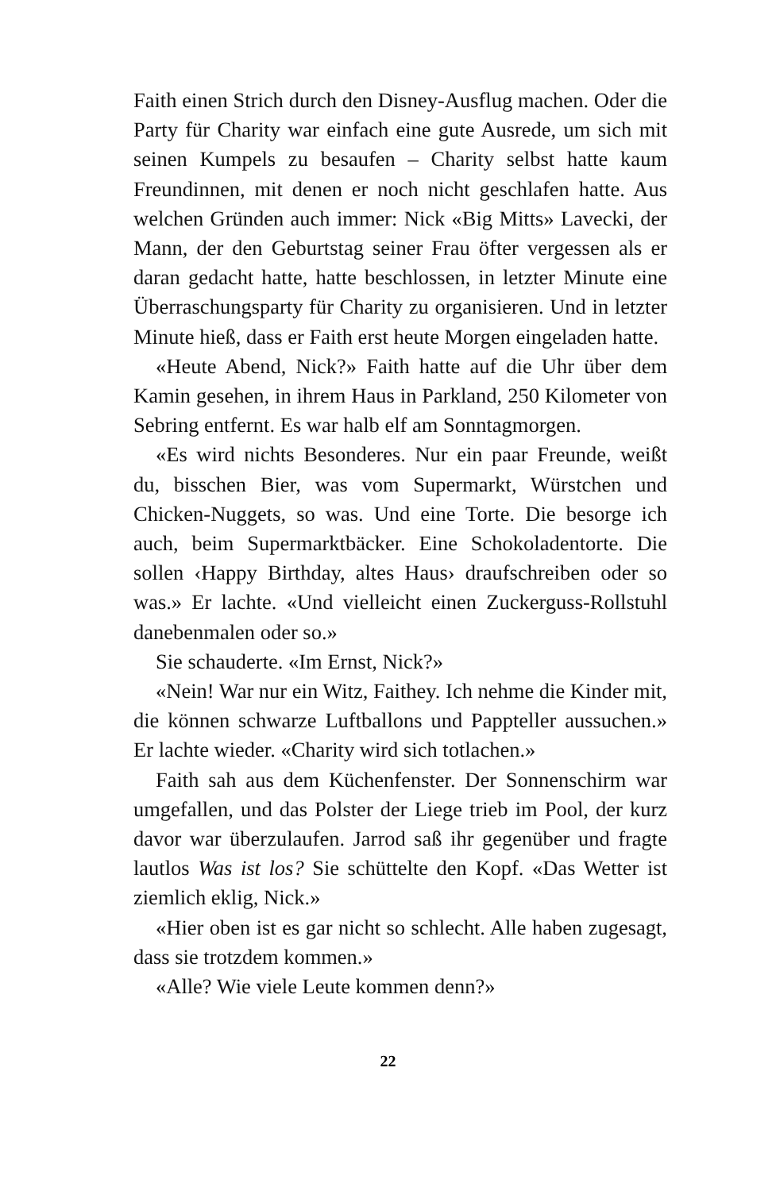Faith einen Strich durch den Disney-Ausflug machen. Oder die Party für Charity war einfach eine gute Ausrede, um sich mit seinen Kumpels zu besaufen – Charity selbst hatte kaum Freundinnen, mit denen er noch nicht geschlafen hatte. Aus welchen Gründen auch immer: Nick «Big Mitts» Lavecki, der Mann, der den Geburtstag seiner Frau öfter vergessen als er daran gedacht hatte, hatte beschlossen, in letzter Minute eine Überraschungsparty für Charity zu organisieren. Und in letzter Minute hieß, dass er Faith erst heute Morgen eingeladen hatte.
«Heute Abend, Nick?» Faith hatte auf die Uhr über dem Kamin gesehen, in ihrem Haus in Parkland, 250 Kilometer von Sebring entfernt. Es war halb elf am Sonntagmorgen.
«Es wird nichts Besonderes. Nur ein paar Freunde, weißt du, bisschen Bier, was vom Supermarkt, Würstchen und Chicken-Nuggets, so was. Und eine Torte. Die besorge ich auch, beim Supermarktbäcker. Eine Schokoladentorte. Die sollen ‹Happy Birthday, altes Haus› draufschreiben oder so was.» Er lachte. «Und vielleicht einen Zuckerguss-Rollstuhl danebenmalen oder so.»
Sie schauderte. «Im Ernst, Nick?»
«Nein! War nur ein Witz, Faithey. Ich nehme die Kinder mit, die können schwarze Luftballons und Pappteller aussuchen.» Er lachte wieder. «Charity wird sich totlachen.»
Faith sah aus dem Küchenfenster. Der Sonnenschirm war umgefallen, und das Polster der Liege trieb im Pool, der kurz davor war überzulaufen. Jarrod saß ihr gegenüber und fragte lautlos Was ist los? Sie schüttelte den Kopf. «Das Wetter ist ziemlich eklig, Nick.»
«Hier oben ist es gar nicht so schlecht. Alle haben zugesagt, dass sie trotzdem kommen.»
«Alle? Wie viele Leute kommen denn?»
22